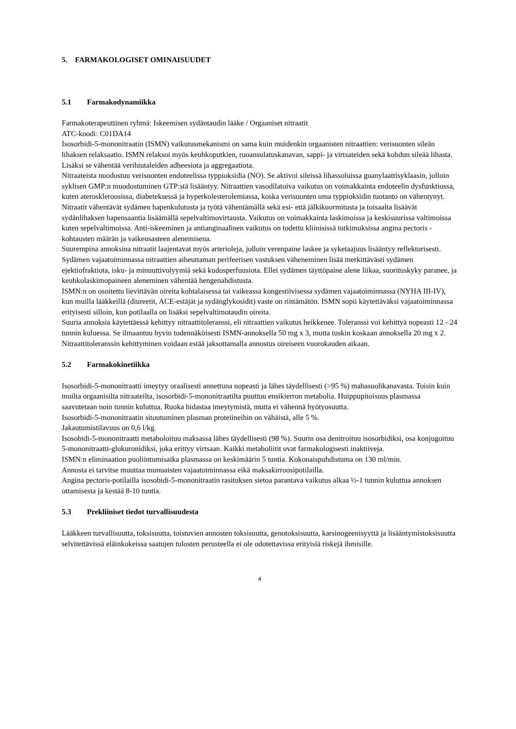5. FARMAKOLOGISET OMINAISUUDET
5.1 Farmakodynamiikka
Farmakoterapeuttinen ryhmä: Iskeemisen sydäntaudin lääke / Orgaaniset nitraatit
ATC-koodi: C01DA14
Isosorbidi-5-mononitraatin (ISMN) vaikutusmekanismi on sama kuin muidenkin orgaanisten nitraattien: verisuonten sileän lihaksen relaksaatio. ISMN relaksoi myös keuhkoputkien, ruoansulatuskanavan, sappi- ja virtsateiden sekä kohdun sileää lihasta. Lisäksi se vähentää verihiutaleiden adheesiota ja aggregaatiota.
Nitraateista nuodostuu verisuonten endoteelissa typpioksidia (NO). Se aktivoi sileissä lihassoluissa guanylaattisyklaasin, jolloin syklisen GMP:n muodostuminen GTP:stä lisääntyy. Nitraattien vasodilatoiva vaikutus on voimakkainta endoteelin dysfunktiossa, kuten ateroskleroosissa, diabeteksessä ja hyperkolesterolemiassa, koska verisuonten oma typpioksidin tuotanto on vähentynyt.
Nitraatit vähentävät sydämen hapenkulutusta ja työtä vähentämällä sekä esi- että jälkikuormitusta ja toisaalta lisäävät sydänlihaksen hapensaantia lisäämällä sepelvaltimovirtausta. Vaikutus on voimakkainta laskimoissa ja keskisuurissa valtimoissa kuten sepelvaltimoissa. Anti-iskeeminen ja antianginaalinen vaikutus on todettu kliinisissä tutkimuksissa angina pectoris -kohtausten määrän ja vaikeusasteen alenemisena.
Suurempina annoksina nitraatit laajentavat myös arterioleja, jolloin verenpaine laskee ja syketaajuus lisääntyy reflektorisesti. Sydämen vajaatoiminnassa nitraattien aiheuttaman perifeerisen vastuksen väheneminen lisää merkittävästi sydämen ejektiofraktiota, isku- ja minuuttivolyymiä sekä kudosperfuusiota. Ellei sydämen täyttöpaine alene liikaa, suorituskyky paranee, ja keuhkolaskimopaineen aleneminen vähentää hengenahdistusta.
ISMN:n on osoitettu lievittävän oireita kohtalaisessa tai vaikeassa kongestiivisessa sydämen vajaatoiminnassa (NYHA III-IV), kun muilla lääkkeillä (diureetit, ACE-estäjät ja sydänglykosidit) vaste on riittämätön. ISMN sopii käytettäväksi vajaatoiminnassa erityisesti silloin, kun potilaalla on lisäksi sepelvaltimotaudin oireita.
Suuria annoksia käytettäessä kehittyy nitraattitoleranssi, eli nitraattien vaikutus heikkenee. Toleranssi voi kehittyä nopeasti 12 - 24 tunnin kuluessa. Se ilmaantuu hyvin todennäköisesti ISMN-annoksella 50 mg x 3, mutta tuskin koskaan annoksella 20 mg x 2. Nitraattitoleranssin kehittyminen voidaan estää jaksottamalla annostus oireiseen vuorokauden aikaan.
5.2 Farmakokinetiikka
Isosorbidi-5-mononitraatti imeytyy oraalisesti annettuna nopeasti ja lähes täydellisesti (>95 %) mahasuolikanavasta. Toisin kuin muilta orgaanisilta nitraateilta, isosorbidi-5-mononitraatilta puuttuu ensikierron metabolia. Huippupitoisuus plasmassa saavutetaan noin tunnin kuluttua. Ruoka hidastaa imeytymistä, mutta ei vähennä hyötyosuutta.
Isosorbidi-5-mononitraatin sitoutuminen plasman proteiineihin on vähäistä, alle 5 %.
Jakautumistilavuus on 0,6 l/kg.
Isosobidi-5-mononitraatti metaboloituu maksassa lähes täydellisesti (98 %). Suurin osa denitroituu isosorbidiksi, osa konjugoituu 5-mononitraatti-glukuronidiksi, joka erittyy virtsaan. Kaikki metaboliitit ovat farmakologisesti inaktiiveja.
ISMN:n eliminaation puoliintumisaika plasmassa on keskimäärin 5 tuntia. Kokonaispuhdistuma on 130 ml/min.
Annosta ei tarvitse muuttaa munuaisten vajaatoiminnassa eikä maksakirroosipotilailla.
Angina pectoris-potilailla isosobidi-5-mononitraatin rasituksen sietoa parantava vaikutus alkaa ½-1 tunnin kuluttua annoksen ottamisesta ja kestää 8-10 tuntia.
5.3 Prekliiniset tiedot turvallisuudesta
Lääkkeen turvallisuutta, toksisuutta, toistuvien annosten toksisuutta, genotoksisuutta, karsinogeenisyyttä ja lisääntymistoksisuutta selvitettävissä eläinkokeissa saatujen tulosten perusteella ei ole odotettavissa erityisiä riskejä ihmisille.
4